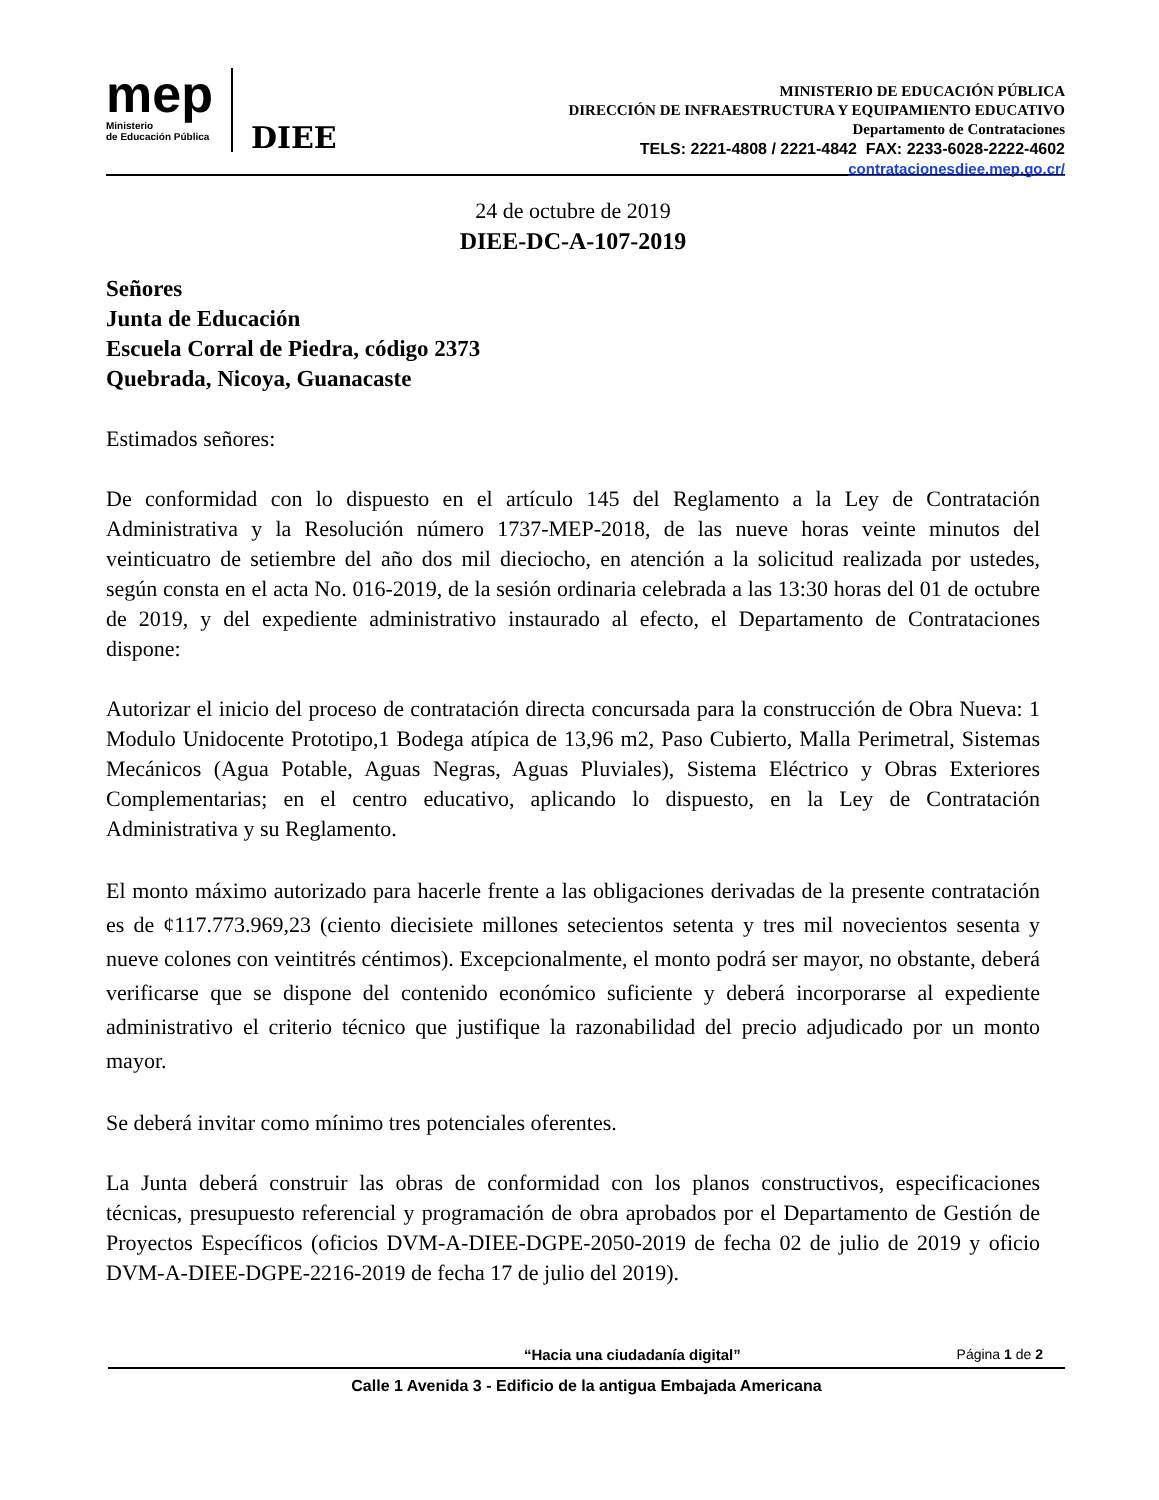mep
Ministerio
de Educación Pública
DIEE
MINISTERIO DE EDUCACIÓN PÚBLICA
DIRECCIÓN DE INFRAESTRUCTURA Y EQUIPAMIENTO EDUCATIVO
Departamento de Contrataciones
TELS: 2221-4808 / 2221-4842 FAX: 2233-6028-2222-4602
contratacionesdiee.mep.go.cr/
24 de octubre de 2019
DIEE-DC-A-107-2019
Señores
Junta de Educación
Escuela Corral de Piedra, código 2373
Quebrada, Nicoya, Guanacaste
Estimados señores:
De conformidad con lo dispuesto en el artículo 145 del Reglamento a la Ley de Contratación Administrativa y la Resolución número 1737-MEP-2018, de las nueve horas veinte minutos del veinticuatro de setiembre del año dos mil dieciocho, en atención a la solicitud realizada por ustedes, según consta en el acta No. 016-2019, de la sesión ordinaria celebrada a las 13:30 horas del 01 de octubre de 2019, y del expediente administrativo instaurado al efecto, el Departamento de Contrataciones dispone:
Autorizar el inicio del proceso de contratación directa concursada para la construcción de Obra Nueva: 1 Modulo Unidocente Prototipo,1 Bodega atípica de 13,96 m2, Paso Cubierto, Malla Perimetral, Sistemas Mecánicos (Agua Potable, Aguas Negras, Aguas Pluviales), Sistema Eléctrico y Obras Exteriores Complementarias; en el centro educativo, aplicando lo dispuesto, en la Ley de Contratación Administrativa y su Reglamento.
El monto máximo autorizado para hacerle frente a las obligaciones derivadas de la presente contratación es de ¢117.773.969,23 (ciento diecisiete millones setecientos setenta y tres mil novecientos sesenta y nueve colones con veintitrés céntimos). Excepcionalmente, el monto podrá ser mayor, no obstante, deberá verificarse que se dispone del contenido económico suficiente y deberá incorporarse al expediente administrativo el criterio técnico que justifique la razonabilidad del precio adjudicado por un monto mayor.
Se deberá invitar como mínimo tres potenciales oferentes.
La Junta deberá construir las obras de conformidad con los planos constructivos, especificaciones técnicas, presupuesto referencial y programación de obra aprobados por el Departamento de Gestión de Proyectos Específicos (oficios DVM-A-DIEE-DGPE-2050-2019 de fecha 02 de julio de 2019 y oficio DVM-A-DIEE-DGPE-2216-2019 de fecha 17 de julio del 2019).
“Hacia una ciudadanía digital” Página 1 de 2
Calle 1 Avenida 3 - Edificio de la antigua Embajada Americana